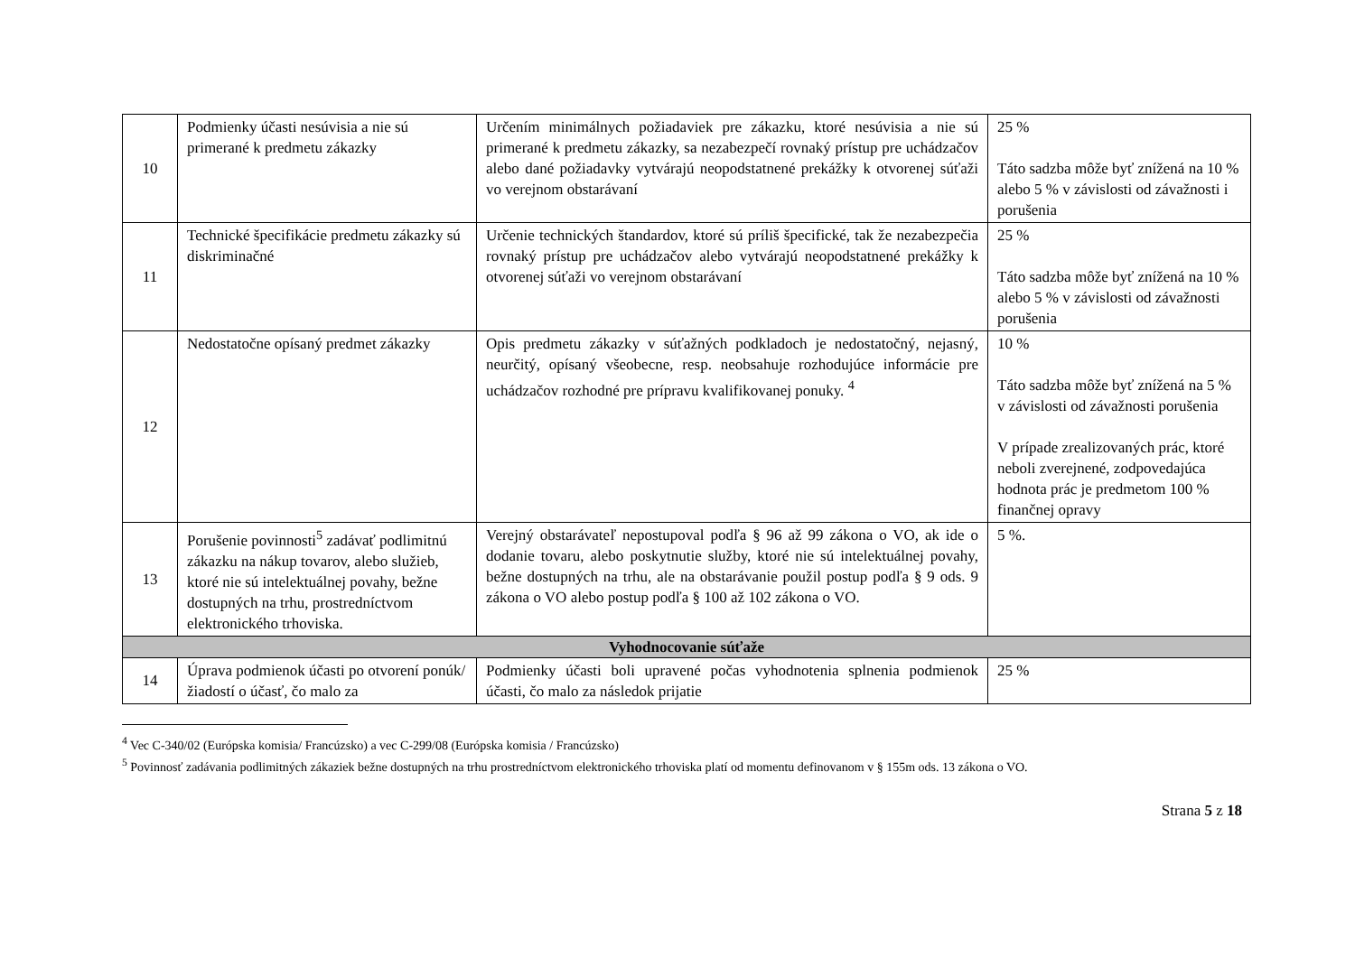| 10 | Podmienky účasti nesúvisia a nie sú primerané k predmetu zákazky | Určením minimálnych požiadaviek pre zákazku, ktoré nesúvisia a nie sú primerané k predmetu zákazky, sa nezabezpečí rovnaký prístup pre uchádzačov alebo dané požiadavky vytvárajú neopodstatnené prekážky k otvorenej súťaži vo verejnom obstarávaní | 25 % Táto sadzba môže byť znížená na 10 % alebo 5 % v závislosti od závažnosti i porušenia |
| 11 | Technické špecifikácie predmetu zákazky sú diskriminačné | Určenie technických štandardov, ktoré sú príliš špecifické, tak že nezabezpečia rovnaký prístup pre uchádzačov alebo vytvárajú neopodstatnené prekážky k otvorenej súťaži vo verejnom obstarávaní | 25 % Táto sadzba môže byť znížená na 10 % alebo 5 % v závislosti od závažnosti porušenia |
| 12 | Nedostatočne opísaný predmet zákazky | Opis predmetu zákazky v súťažných podkladoch je nedostatočný, nejasný, neurčitý, opísaný všeobecne, resp. neobsahuje rozhodujúce informácie pre uchádzačov rozhodné pre prípravu kvalifikovanej ponuky. <sup>4</sup> | 10 % Táto sadzba môže byť znížená na 5 % v závislosti od závažnosti porušenia V prípade zrealizovaných prác, ktoré neboli zverejnené, zodpovedajúca hodnota prác je predmetom 100 % finančnej opravy |
| 13 | Porušenie povinnosti<sup>5</sup> zadávať podlimitnú zákazku na nákup tovarov, alebo služieb, ktoré nie sú intelektuálnej povahy, bežne dostupných na trhu, prostredníctvom elektronického trhoviska. | Verejný obstarávateľ nepostupoval podľa § 96 až 99 zákona o VO, ak ide o dodanie tovaru, alebo poskytnutie služby, ktoré nie sú intelektuálnej povahy, bežne dostupných na trhu, ale na obstarávanie použil postup podľa § 9 ods. 9 zákona o VO alebo postup podľa § 100 až 102 zákona o VO. | 5 %. |
| Vyhodnocovanie súťaže | | | |
| 14 | Úprava podmienok účasti po otvorení ponúk/žiadostí o účasť, čo malo za | Podmienky účasti boli upravené počas vyhodnotenia splnenia podmienok účasti, čo malo za následok prijatie | 25 % |
<sup>4</sup> Vec C-340/02 (Európska komisia/ Francúzsko) a vec C-299/08 (Európska komisia / Francúzsko)
<sup>5</sup> Povinnosť zadávania podlimitných zákaziek bežne dostupných na trhu prostredníctvom elektronického trhoviska platí od momentu definovanom v § 155m ods. 13 zákona o VO.
Strana 5 z 18